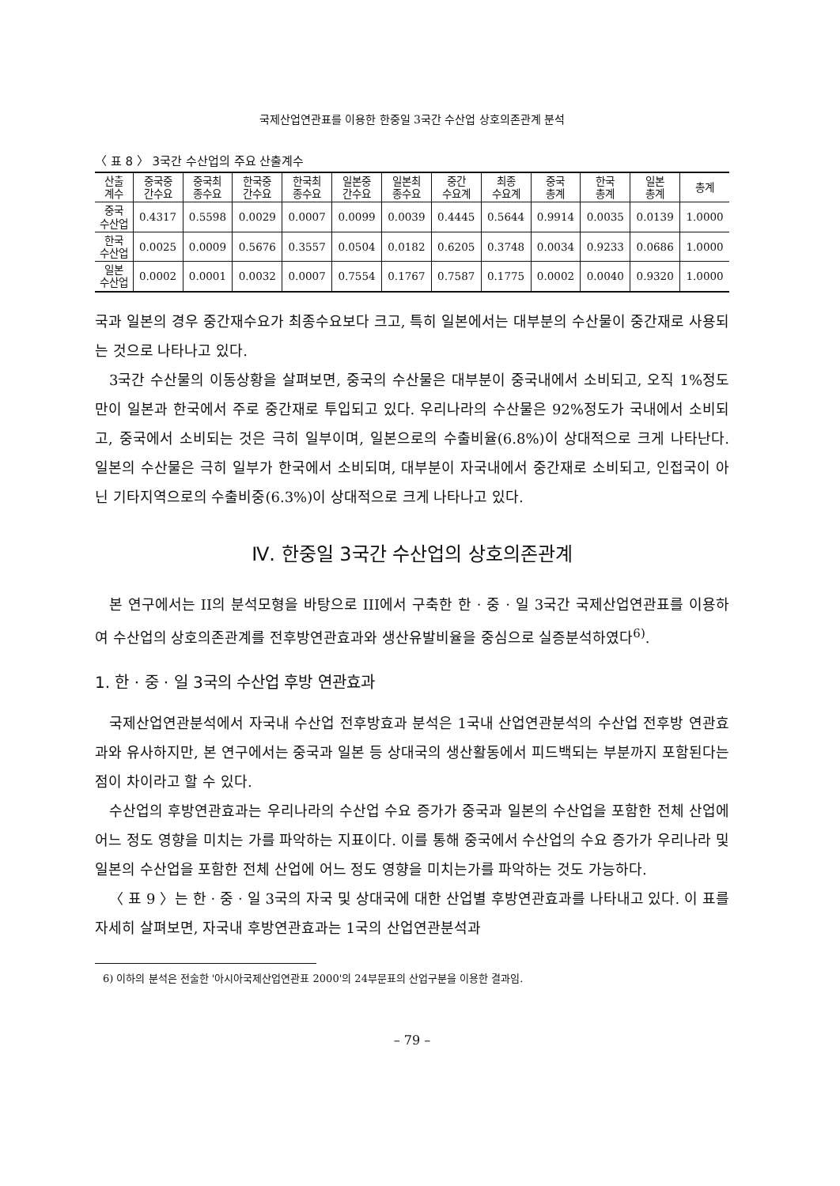국제산업연관표를 이용한 한중일 3국간 수산업 상호의존관계 분석
〈 표 8 〉 3국간 수산업의 주요 산출계수
| 산출 계수 | 중국중 간수요 | 중국최 종수요 | 한국중 간수요 | 한국최 종수요 | 일본중 간수요 | 일본최 종수요 | 중간 수요계 | 최종 수요계 | 중국 총계 | 한국 총계 | 일본 총계 | 총계 |
| --- | --- | --- | --- | --- | --- | --- | --- | --- | --- | --- | --- | --- |
| 중국 수산업 | 0.4317 | 0.5598 | 0.0029 | 0.0007 | 0.0099 | 0.0039 | 0.4445 | 0.5644 | 0.9914 | 0.0035 | 0.0139 | 1.0000 |
| 한국 수산업 | 0.0025 | 0.0009 | 0.5676 | 0.3557 | 0.0504 | 0.0182 | 0.6205 | 0.3748 | 0.0034 | 0.9233 | 0.0686 | 1.0000 |
| 일본 수산업 | 0.0002 | 0.0001 | 0.0032 | 0.0007 | 0.7554 | 0.1767 | 0.7587 | 0.1775 | 0.0002 | 0.0040 | 0.9320 | 1.0000 |
국과 일본의 경우 중간재수요가 최종수요보다 크고, 특히 일본에서는 대부분의 수산물이 중간재로 사용되는 것으로 나타나고 있다.
3국간 수산물의 이동상황을 살펴보면, 중국의 수산물은 대부분이 중국내에서 소비되고, 오직 1%정도만이 일본과 한국에서 주로 중간재로 투입되고 있다. 우리나라의 수산물은 92%정도가 국내에서 소비되고, 중국에서 소비되는 것은 극히 일부이며, 일본으로의 수출비율(6.8%)이 상대적으로 크게 나타난다. 일본의 수산물은 극히 일부가 한국에서 소비되며, 대부분이 자국내에서 중간재로 소비되고, 인접국이 아닌 기타지역으로의 수출비중(6.3%)이 상대적으로 크게 나타나고 있다.
Ⅳ. 한중일 3국간 수산업의 상호의존관계
본 연구에서는 II의 분석모형을 바탕으로 III에서 구축한 한 · 중 · 일 3국간 국제산업연관표를 이용하여 수산업의 상호의존관계를 전후방연관효과와 생산유발비율을 중심으로 실증분석하였다<sup>6)</sup>.
1. 한 · 중 · 일 3국의 수산업 후방 연관효과
국제산업연관분석에서 자국내 수산업 전후방효과 분석은 1국내 산업연관분석의 수산업 전후방 연관효과와 유사하지만, 본 연구에서는 중국과 일본 등 상대국의 생산활동에서 피드백되는 부분까지 포함된다는 점이 차이라고 할 수 있다.
수산업의 후방연관효과는 우리나라의 수산업 수요 증가가 중국과 일본의 수산업을 포함한 전체 산업에 어느 정도 영향을 미치는 가를 파악하는 지표이다. 이를 통해 중국에서 수산업의 수요 증가가 우리나라 및 일본의 수산업을 포함한 전체 산업에 어느 정도 영향을 미치는가를 파악하는 것도 가능하다.
〈 표 9 〉는 한 · 중 · 일 3국의 자국 및 상대국에 대한 산업별 후방연관효과를 나타내고 있다. 이 표를 자세히 살펴보면, 자국내 후방연관효과는 1국의 산업연관분석과
6) 이하의 분석은 전술한 '아시아국제산업연관표 2000'의 24부문표의 산업구분을 이용한 결과임.
– 79 –